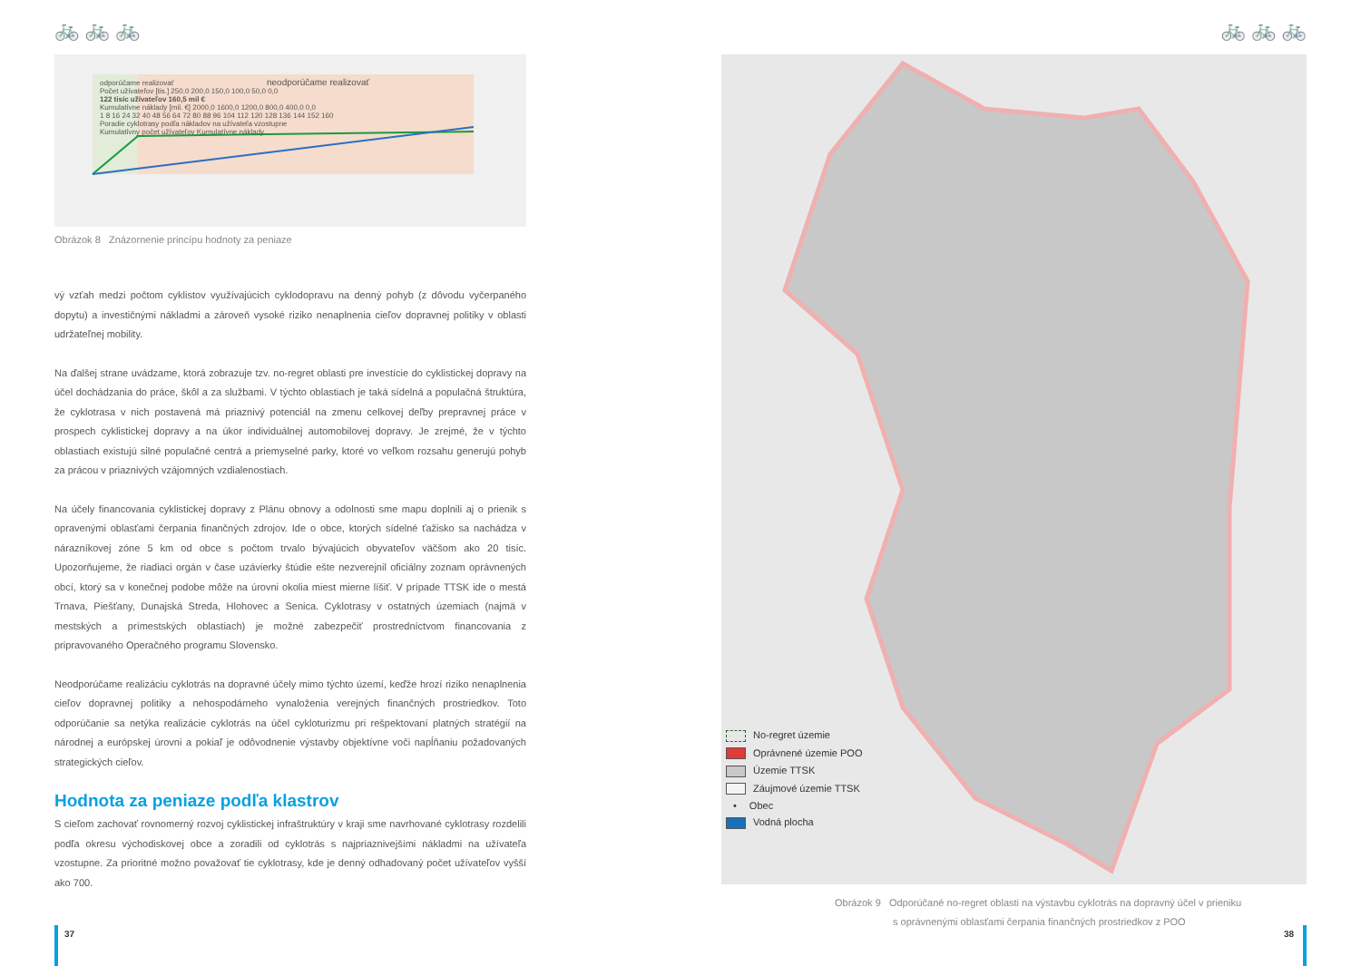🚲 🚲 🚲
odporúčame realizovať neodporúčame realizovať
Počet užívateľov [tis.] 250,0 200,0 150,0 100,0 50,0 0,0
122 tisíc užívateľov 160,5 mil €
Kumulatívne náklady [mil. €] 2000,0 1600,0 1200,0 800,0 400,0 0,0
1 8 16 24 32 40 48 56 64 72 80 88 96 104 112 120 128 136 144 152 160
Poradie cyklotrasy podľa nákladov na užívateľa vzostupne
Kumulatívny počet užívateľov Kumulatívne náklady
Obrázok 8 Znázornenie princípu hodnoty za peniaze
vý vzťah medzi počtom cyklistov využívajúcich cyklodopravu na denný pohyb (z dôvodu vyčerpaného dopytu) a investičnými nákladmi a zároveň vysoké riziko nenaplnenia cieľov dopravnej politiky v oblasti udržateľnej mobility.
Na ďalšej strane uvádzame, ktorá zobrazuje tzv. no-regret oblasti pre investície do cyklistickej dopravy na účel dochádzania do práce, škôl a za službami. V týchto oblastiach je taká sídelná a populačná štruktúra, že cyklotrasa v nich postavená má priaznivý potenciál na zmenu celkovej deľby prepravnej práce v prospech cyklistickej dopravy a na úkor individuálnej automobilovej dopravy. Je zrejmé, že v týchto oblastiach existujú silné populačné centrá a priemyselné parky, ktoré vo veľkom rozsahu generujú pohyb za prácou v priaznivých vzájomných vzdialenostiach.
Na účely financovania cyklistickej dopravy z Plánu obnovy a odolnosti sme mapu doplnili aj o prienik s opravenými oblasťami čerpania finančných zdrojov. Ide o obce, ktorých sídelné ťažisko sa nachádza v nárazníkovej zóne 5 km od obce s počtom trvalo bývajúcich obyvateľov väčšom ako 20 tisíc. Upozorňujeme, že riadiaci orgán v čase uzávierky štúdie ešte nezverejnil oficiálny zoznam oprávnených obcí, ktorý sa v konečnej podobe môže na úrovni okolia miest mierne líšiť. V prípade TTSK ide o mestá Trnava, Piešťany, Dunajská Streda, Hlohovec a Senica. Cyklotrasy v ostatných územiach (najmä v mestských a prímestských oblastiach) je možné zabezpečiť prostredníctvom financovania z pripravovaného Operačného programu Slovensko.
Neodporúčame realizáciu cyklotrás na dopravné účely mimo týchto území, keďže hrozí riziko nenaplnenia cieľov dopravnej politiky a nehospodárneho vynaloženia verejných finančných prostriedkov. Toto odporúčanie sa netýka realizácie cyklotrás na účel cykloturizmu pri rešpektovaní platných stratégií na národnej a európskej úrovni a pokiaľ je odôvodnenie výstavby objektívne voči napĺňaniu požadovaných strategických cieľov.
Hodnota za peniaze podľa klastrov
S cieľom zachovať rovnomerný rozvoj cyklistickej infraštruktúry v kraji sme navrhované cyklotrasy rozdelili podľa okresu východiskovej obce a zoradili od cyklotrás s najpriaznivejšími nákladmi na užívateľa vzostupne. Za prioritné možno považovať tie cyklotrasy, kde je denný odhadovaný počet užívateľov vyšší ako 700.
🚲 🚲 🚲
No-regret územie
Oprávnené územie POO
Územie TTSK
Záujmové územie TTSK
• Obec
Vodná plocha
Obrázok 9 Odporúčané no-regret oblasti na výstavbu cyklotrás na dopravný účel v prieniku
s oprávnenými oblasťami čerpania finančných prostriedkov z POO
37 38